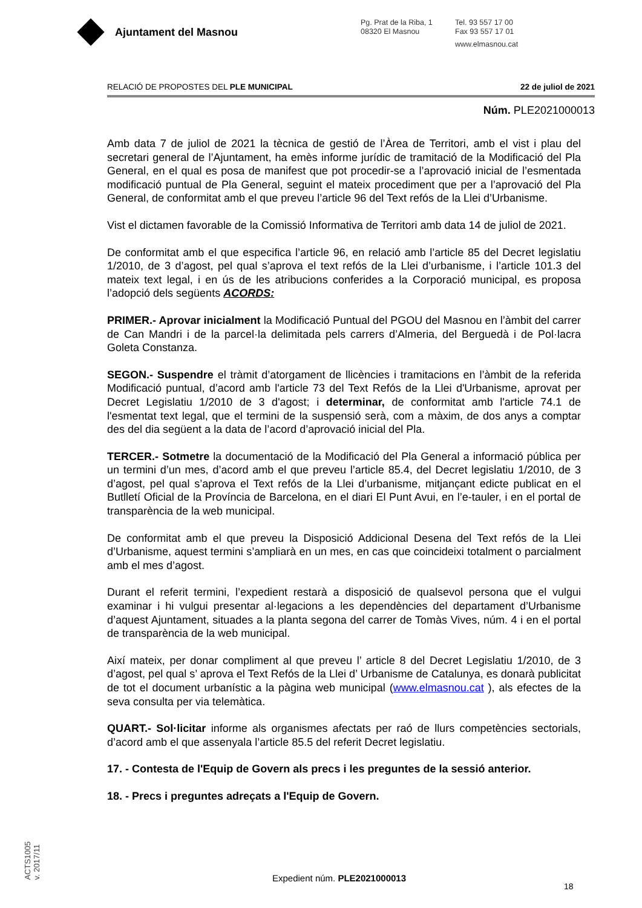Ajuntament del Masnou
Pg. Prat de la Riba, 1
08320 El Masnou
Tel. 93 557 17 00
Fax 93 557 17 01
www.elmasnou.cat
RELACIÓ DE PROPOSTES DEL PLE MUNICIPAL 22 de juliol de 2021
Núm. PLE2021000013
Amb data 7 de juliol de 2021 la tècnica de gestió de l’Àrea de Territori, amb el vist i plau del secretari general de l’Ajuntament, ha emès informe jurídic de tramitació de la Modificació del Pla General, en el qual es posa de manifest que pot procedir-se a l’aprovació inicial de l’esmentada modificació puntual de Pla General, seguint el mateix procediment que per a l’aprovació del Pla General, de conformitat amb el que preveu l’article 96 del Text refós de la Llei d’Urbanisme.
Vist el dictamen favorable de la Comissió Informativa de Territori amb data 14 de juliol de 2021.
De conformitat amb el que especifica l’article 96, en relació amb l’article 85 del Decret legislatiu 1/2010, de 3 d’agost, pel qual s’aprova el text refós de la Llei d’urbanisme, i l’article 101.3 del mateix text legal, i en ús de les atribucions conferides a la Corporació municipal, es proposa l’adopció dels següents ACORDS:
PRIMER.- Aprovar inicialment la Modificació Puntual del PGOU del Masnou en l’àmbit del carrer de Can Mandri i de la parcel·la delimitada pels carrers d’Almeria, del Berguedà i de Pol·lacra Goleta Constanza.
SEGON.- Suspendre el tràmit d’atorgament de llicències i tramitacions en l’àmbit de la referida Modificació puntual, d’acord amb l'article 73 del Text Refós de la Llei d'Urbanisme, aprovat per Decret Legislatiu 1/2010 de 3 d'agost; i determinar, de conformitat amb l'article 74.1 de l'esmentat text legal, que el termini de la suspensió serà, com a màxim, de dos anys a comptar des del dia següent a la data de l’acord d’aprovació inicial del Pla.
TERCER.- Sotmetre la documentació de la Modificació del Pla General a informació pública per un termini d’un mes, d’acord amb el que preveu l’article 85.4, del Decret legislatiu 1/2010, de 3 d’agost, pel qual s’aprova el Text refós de la Llei d’urbanisme, mitjançant edicte publicat en el Butlletí Oficial de la Província de Barcelona, en el diari El Punt Avui, en l’e-tauler, i en el portal de transparència de la web municipal.
De conformitat amb el que preveu la Disposició Addicional Desena del Text refós de la Llei d’Urbanisme, aquest termini s’ampliarà en un mes, en cas que coincideixi totalment o parcialment amb el mes d’agost.
Durant el referit termini, l’expedient restarà a disposició de qualsevol persona que el vulgui examinar i hi vulgui presentar al·legacions a les dependències del departament d’Urbanisme d’aquest Ajuntament, situades a la planta segona del carrer de Tomàs Vives, núm. 4 i en el portal de transparència de la web municipal.
Així mateix, per donar compliment al que preveu l’ article 8 del Decret Legislatiu 1/2010, de 3 d’agost, pel qual s’ aprova el Text Refós de la Llei d’ Urbanisme de Catalunya, es donarà publicitat de tot el document urbanístic a la pàgina web municipal (www.elmasnou.cat ), als efectes de la seva consulta per via telemàtica.
QUART.- Sol·licitar informe als organismes afectats per raó de llurs competències sectorials, d’acord amb el que assenyala l’article 85.5 del referit Decret legislatiu.
17. - Contesta de l'Equip de Govern als precs i les preguntes de la sessió anterior.
18. - Precs i preguntes adreçats a l'Equip de Govern.
ACTS1005
v. 2017/11
Expedient núm. PLE2021000013
18